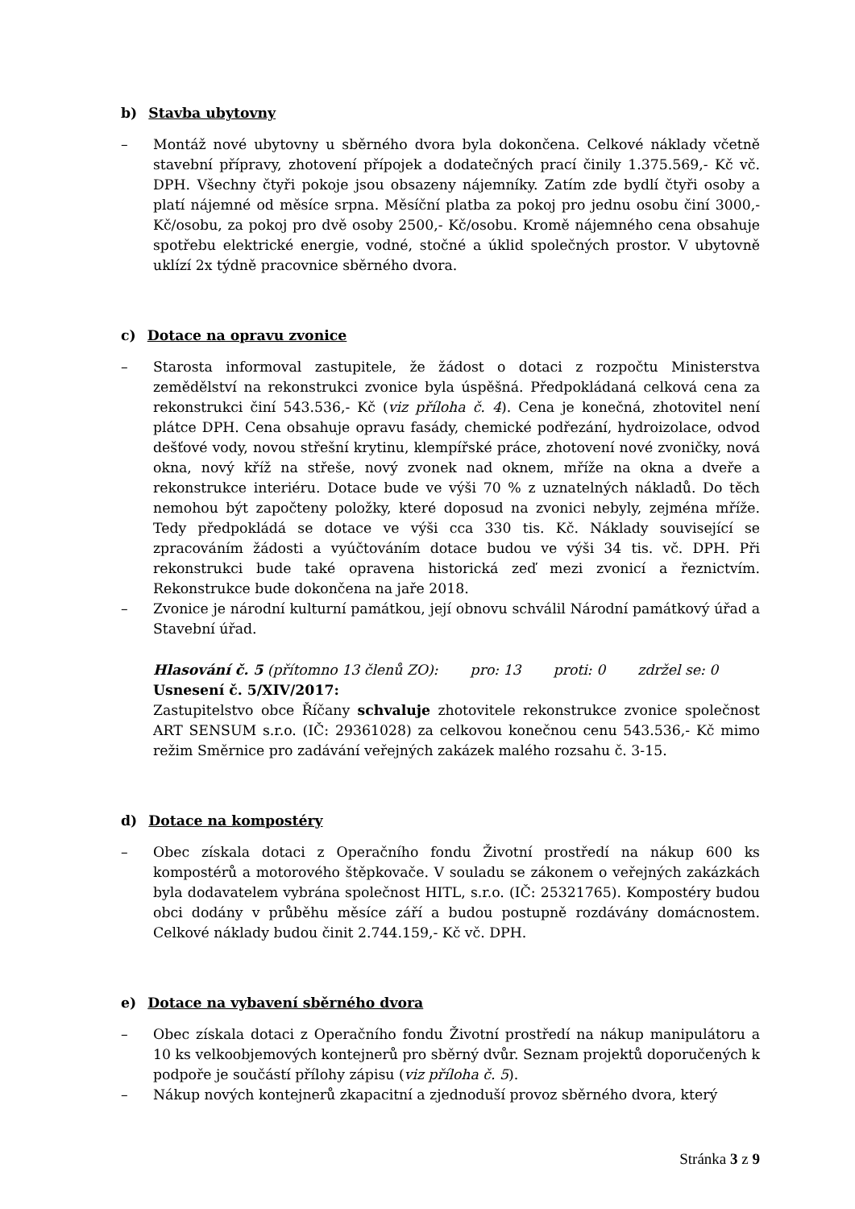b) Stavba ubytovny
– Montáž nové ubytovny u sběrného dvora byla dokončena. Celkové náklady včetně stavební přípravy, zhotovení přípojek a dodatečných prací činily 1.375.569,- Kč vč. DPH. Všechny čtyři pokoje jsou obsazeny nájemníky. Zatím zde bydlí čtyři osoby a platí nájemné od měsíce srpna. Měsíční platba za pokoj pro jednu osobu činí 3000,- Kč/osobu, za pokoj pro dvě osoby 2500,- Kč/osobu. Kromě nájemného cena obsahuje spotřebu elektrické energie, vodné, stočné a úklid společných prostor. V ubytovně uklízí 2x týdně pracovnice sběrného dvora.
c) Dotace na opravu zvonice
– Starosta informoval zastupitele, že žádost o dotaci z rozpočtu Ministerstva zemědělství na rekonstrukci zvonice byla úspěšná. Předpokládaná celková cena za rekonstrukci činí 543.536,- Kč (viz příloha č. 4). Cena je konečná, zhotovitel není plátce DPH. Cena obsahuje opravu fasády, chemické podřezání, hydroizolace, odvod dešťové vody, novou střešní krytinu, klempířské práce, zhotovení nové zvoničky, nová okna, nový kříž na střeše, nový zvonek nad oknem, mříže na okna a dveře a rekonstrukce interiéru. Dotace bude ve výši 70 % z uznatelných nákladů. Do těch nemohou být započteny položky, které doposud na zvonici nebyly, zejména mříže. Tedy předpokládá se dotace ve výši cca 330 tis. Kč. Náklady související se zpracováním žádosti a vyúčtováním dotace budou ve výši 34 tis. vč. DPH. Při rekonstrukci bude také opravena historická zeď mezi zvonicí a řeznictvím. Rekonstrukce bude dokončena na jaře 2018.
– Zvonice je národní kulturní památkou, její obnovu schválil Národní památkový úřad a Stavební úřad.
Hlasování č. 5 (přítomno 13 členů ZO): pro: 13 proti: 0 zdržel se: 0
Usnesení č. 5/XIV/2017:
Zastupitelstvo obce Říčany schvaluje zhotovitele rekonstrukce zvonice společnost ART SENSUM s.r.o. (IČ: 29361028) za celkovou konečnou cenu 543.536,- Kč mimo režim Směrnice pro zadávání veřejných zakázek malého rozsahu č. 3-15.
d) Dotace na kompostéry
– Obec získala dotaci z Operačního fondu Životní prostředí na nákup 600 ks kompostérů a motorového štěpkovače. V souladu se zákonem o veřejných zakázkách byla dodavatelem vybrána společnost HITL, s.r.o. (IČ: 25321765). Kompostéry budou obci dodány v průběhu měsíce září a budou postupně rozdávány domácnostem. Celkové náklady budou činit 2.744.159,- Kč vč. DPH.
e) Dotace na vybavení sběrného dvora
– Obec získala dotaci z Operačního fondu Životní prostředí na nákup manipulátoru a 10 ks velkoobjemových kontejnerů pro sběrný dvůr. Seznam projektů doporučených k podpoře je součástí přílohy zápisu (viz příloha č. 5).
– Nákup nových kontejnerů zkapacitní a zjednoduší provoz sběrného dvora, který
Stránka 3 z 9